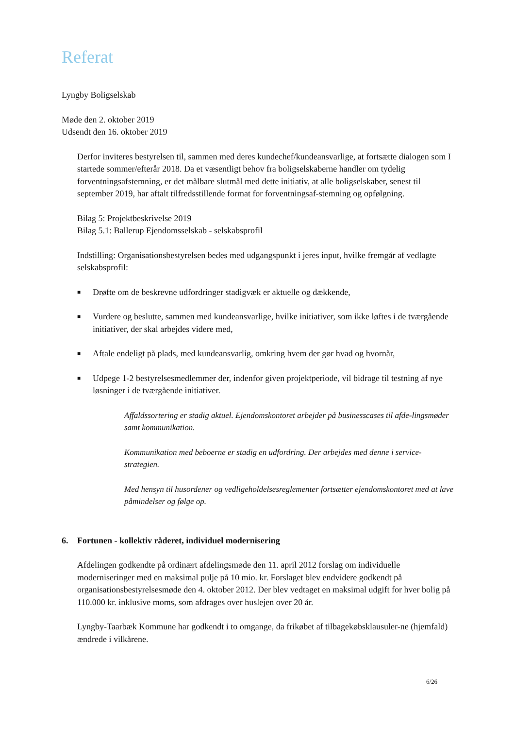Referat
Lyngby Boligselskab
Møde den 2. oktober 2019
Udsendt den 16. oktober 2019
Derfor inviteres bestyrelsen til, sammen med deres kundechef/kundeansvarlige, at fortsætte dialogen som I startede sommer/efterår 2018. Da et væsentligt behov fra boligselskaberne handler om tydelig forventningsafstemning, er det målbare slutmål med dette initiativ, at alle boligselskaber, senest til september 2019, har aftalt tilfredsstillende format for forventningsaf-stemning og opfølgning.
Bilag 5: Projektbeskrivelse 2019
Bilag 5.1: Ballerup Ejendomsselskab - selskabsprofil
Indstilling: Organisationsbestyrelsen bedes med udgangspunkt i jeres input, hvilke fremgår af vedlagte selskabsprofil:
■ Drøfte om de beskrevne udfordringer stadigvæk er aktuelle og dækkende,
■ Vurdere og beslutte, sammen med kundeansvarlige, hvilke initiativer, som ikke løftes i de tværgående initiativer, der skal arbejdes videre med,
■ Aftale endeligt på plads, med kundeansvarlig, omkring hvem der gør hvad og hvornår,
■ Udpege 1-2 bestyrelsesmedlemmer der, indenfor given projektperiode, vil bidrage til testning af nye løsninger i de tværgående initiativer.
Affaldssortering er stadig aktuel. Ejendomskontoret arbejder på businesscases til afde-lingsmøder samt kommunikation.
Kommunikation med beboerne er stadig en udfordring. Der arbejdes med denne i service-strategien.
Med hensyn til husordener og vedligeholdelsesreglementer fortsætter ejendomskontoret med at lave påmindelser og følge op.
6. Fortunen - kollektiv råderet, individuel modernisering
Afdelingen godkendte på ordinært afdelingsmøde den 11. april 2012 forslag om individuelle moderniseringer med en maksimal pulje på 10 mio. kr. Forslaget blev endvidere godkendt på organisationsbestyrelsesmøde den 4. oktober 2012. Der blev vedtaget en maksimal udgift for hver bolig på 110.000 kr. inklusive moms, som afdrages over huslejen over 20 år.
Lyngby-Taarbæk Kommune har godkendt i to omgange, da frikøbet af tilbagekøbsklausuler-ne (hjemfald) ændrede i vilkårene.
6/26